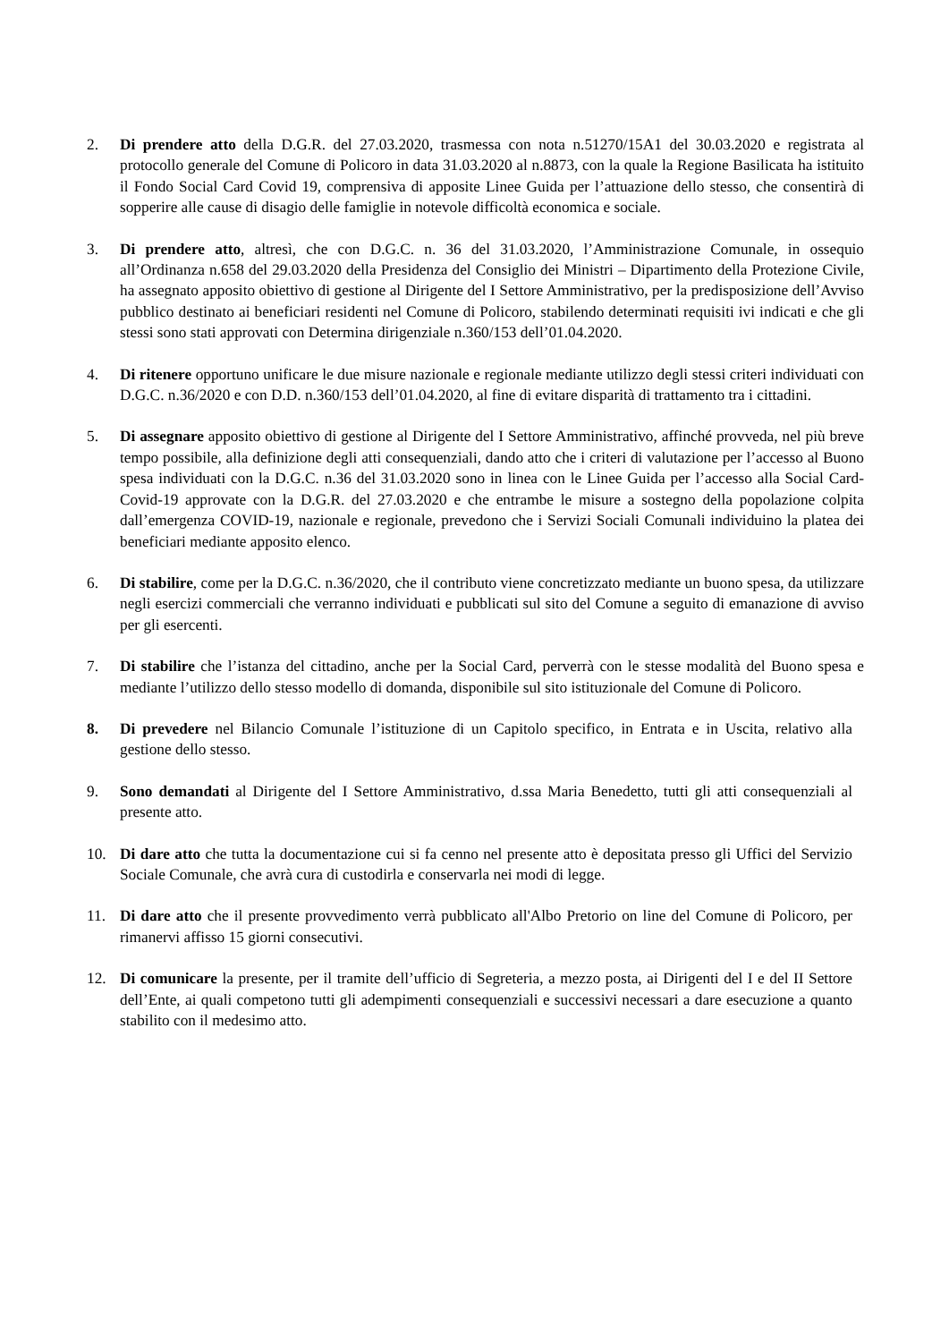2. Di prendere atto della D.G.R. del 27.03.2020, trasmessa con nota n.51270/15A1 del 30.03.2020 e registrata al protocollo generale del Comune di Policoro in data 31.03.2020 al n.8873, con la quale la Regione Basilicata ha istituito il Fondo Social Card Covid 19, comprensiva di apposite Linee Guida per l’attuazione dello stesso, che consentirà di sopperire alle cause di disagio delle famiglie in notevole difficoltà economica e sociale.
3. Di prendere atto, altresì, che con D.G.C. n. 36 del 31.03.2020, l’Amministrazione Comunale, in ossequio all’Ordinanza n.658 del 29.03.2020 della Presidenza del Consiglio dei Ministri – Dipartimento della Protezione Civile, ha assegnato apposito obiettivo di gestione al Dirigente del I Settore Amministrativo, per la predisposizione dell’Avviso pubblico destinato ai beneficiari residenti nel Comune di Policoro, stabilendo determinati requisiti ivi indicati e che gli stessi sono stati approvati con Determina dirigenziale n.360/153 dell’01.04.2020.
4. Di ritenere opportuno unificare le due misure nazionale e regionale mediante utilizzo degli stessi criteri individuati con D.G.C. n.36/2020 e con D.D. n.360/153 dell’01.04.2020, al fine di evitare disparità di trattamento tra i cittadini.
5. Di assegnare apposito obiettivo di gestione al Dirigente del I Settore Amministrativo, affinché provveda, nel più breve tempo possibile, alla definizione degli atti consequenziali, dando atto che i criteri di valutazione per l’accesso al Buono spesa individuati con la D.G.C. n.36 del 31.03.2020 sono in linea con le Linee Guida per l’accesso alla Social Card-Covid-19 approvate con la D.G.R. del 27.03.2020 e che entrambe le misure a sostegno della popolazione colpita dall’emergenza COVID-19, nazionale e regionale, prevedono che i Servizi Sociali Comunali individuino la platea dei beneficiari mediante apposito elenco.
6. Di stabilire, come per la D.G.C. n.36/2020, che il contributo viene concretizzato mediante un buono spesa, da utilizzare negli esercizi commerciali che verranno individuati e pubblicati sul sito del Comune a seguito di emanazione di avviso per gli esercenti.
7. Di stabilire che l’istanza del cittadino, anche per la Social Card, perverrà con le stesse modalità del Buono spesa e mediante l’utilizzo dello stesso modello di domanda, disponibile sul sito istituzionale del Comune di Policoro.
8. Di prevedere nel Bilancio Comunale l’istituzione di un Capitolo specifico, in Entrata e in Uscita, relativo alla gestione dello stesso.
9. Sono demandati al Dirigente del I Settore Amministrativo, d.ssa Maria Benedetto, tutti gli atti consequenziali al presente atto.
10. Di dare atto che tutta la documentazione cui si fa cenno nel presente atto è depositata presso gli Uffici del Servizio Sociale Comunale, che avrà cura di custodirla e conservarla nei modi di legge.
11. Di dare atto che il presente provvedimento verrà pubblicato all'Albo Pretorio on line del Comune di Policoro, per rimanervi affisso 15 giorni consecutivi.
12. Di comunicare la presente, per il tramite dell’ufficio di Segreteria, a mezzo posta, ai Dirigenti del I e del II Settore dell’Ente, ai quali competono tutti gli adempimenti consequenziali e successivi necessari a dare esecuzione a quanto stabilito con il medesimo atto.